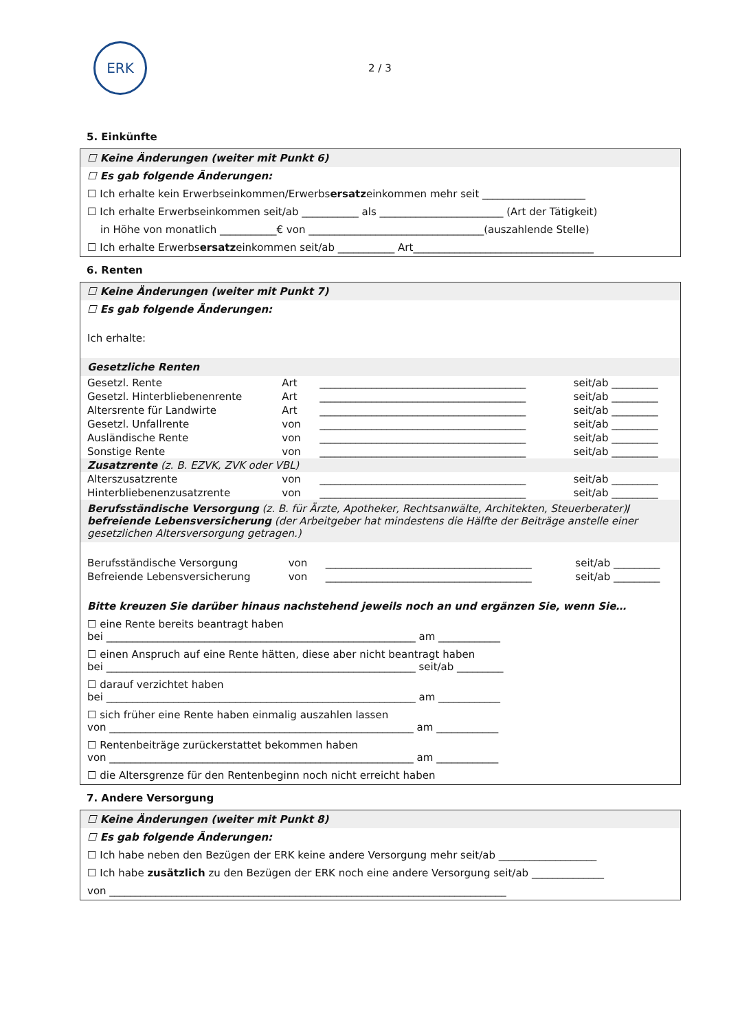ERK
2 / 3
5. Einkünfte
☐ Keine Änderungen (weiter mit Punkt 6)
☐ Es gab folgende Änderungen:
☐ Ich erhalte kein Erwerbseinkommen/Erwerbsersatzeinkommen mehr seit ____________________
☐ Ich erhalte Erwerbseinkommen seit/ab ___________ als ________________________ (Art der Tätigkeit)
in Höhe von monatlich ___________€ von __________________________________(auszahlende Stelle)
☐ Ich erhalte Erwerbsersatzeinkommen seit/ab ___________ Art___________________________________
6. Renten
☐ Keine Änderungen (weiter mit Punkt 7)
☐ Es gab folgende Änderungen:
Ich erhalte:
Gesetzliche Renten
| Gesetzl. Rente | Art | ________________________________________ | seit/ab _________ |
| Gesetzl. Hinterbliebenenrente | Art | ________________________________________ | seit/ab _________ |
| Altersrente für Landwirte | Art | ________________________________________ | seit/ab _________ |
| Gesetzl. Unfallrente | von | ________________________________________ | seit/ab _________ |
| Ausländische Rente | von | ________________________________________ | seit/ab _________ |
| Sonstige Rente | von | ________________________________________ | seit/ab _________ |
| Zusatzrente (z. B. EZVK, ZVK oder VBL) | | | |
| Alterszusatzrente | von | ________________________________________ | seit/ab _________ |
| Hinterbliebenenzusatzrente | von | ________________________________________ | seit/ab _________ |
Berufsständische Versorgung (z. B. für Ärzte, Apotheker, Rechtsanwälte, Architekten, Steuerberater)/ befreiende Lebensversicherung (der Arbeitgeber hat mindestens die Hälfte der Beiträge anstelle einer gesetzlichen Altersversorgung getragen.)
| Berufsständische Versorgung | von | ________________________________________ | seit/ab _________ |
| Befreiende Lebensversicherung | von | ________________________________________ | seit/ab _________ |
Bitte kreuzen Sie darüber hinaus nachstehend jeweils noch an und ergänzen Sie, wenn Sie…
☐ eine Rente bereits beantragt haben
bei ____________________________________________________________ am ____________
☐ einen Anspruch auf eine Rente hätten, diese aber nicht beantragt haben
bei ____________________________________________________________ seit/ab _________
☐ darauf verzichtet haben
bei ____________________________________________________________ am ____________
☐ sich früher eine Rente haben einmalig auszahlen lassen
von ___________________________________________________________ am ____________
☐ Rentenbeiträge zurückerstattet bekommen haben
von ___________________________________________________________ am ____________
☐ die Altersgrenze für den Rentenbeginn noch nicht erreicht haben
7. Andere Versorgung
☐ Keine Änderungen (weiter mit Punkt 8)
☐ Es gab folgende Änderungen:
☐ Ich habe neben den Bezügen der ERK keine andere Versorgung mehr seit/ab ___________________
☐ Ich habe zusätzlich zu den Bezügen der ERK noch eine andere Versorgung seit/ab ______________
von _____________________________________________________________________________